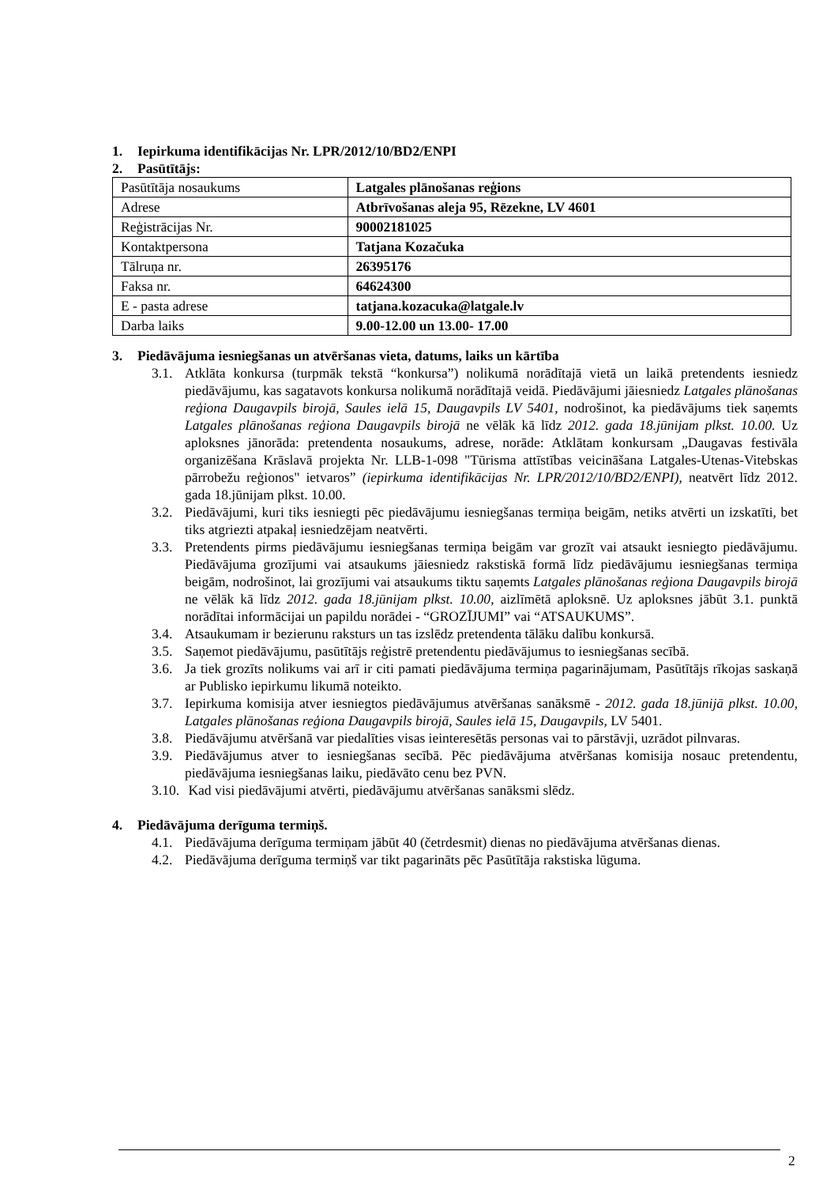1. Iepirkuma identifikācijas Nr. LPR/2012/10/BD2/ENPI
2. Pasūtītājs:
| Pasūtītāja nosaukums | Latgales plānošanas reģions |
| Adrese | Atbrīvošanas aleja 95, Rēzekne, LV 4601 |
| Reģistrācijas Nr. | 90002181025 |
| Kontaktpersona | Tatjana Kozačuka |
| Tālruņa nr. | 26395176 |
| Faksa nr. | 64624300 |
| E - pasta adrese | tatjana.kozacuka@latgale.lv |
| Darba laiks | 9.00-12.00 un 13.00- 17.00 |
3. Piedāvājuma iesniegšanas un atvēršanas vieta, datums, laiks un kārtība
3.1. Atklāta konkursa (turpmāk tekstā “konkursa”) nolikumā norādītajā vietā un laikā pretendents iesniedz piedāvājumu, kas sagatavots konkursa nolikumā norādītajā veidā. Piedāvājumi jāiesniedz Latgales plānošanas reģiona Daugavpils birojā, Saules ielā 15, Daugavpils LV 5401, nodrošinot, ka piedāvājums tiek saņemts Latgales plānošanas reģiona Daugavpils birojā ne vēlāk kā līdz 2012. gada 18.jūnijam plkst. 10.00. Uz aploksnes jānorāda: pretendenta nosaukums, adrese, norāde: Atklātam konkursam „Daugavas festivāla organizēšana Krāslavā projekta Nr. LLB-1-098 "Tūrisma attīstības veicināšana Latgales-Utenas-Vitebskas pārrobežu reģionos" ietvaros” (iepirkuma identifikācijas Nr. LPR/2012/10/BD2/ENPI), neatvērt līdz 2012. gada 18.jūnijam plkst. 10.00.
3.2. Piedāvājumi, kuri tiks iesniegti pēc piedāvājumu iesniegšanas termiņa beigām, netiks atvērti un izskatīti, bet tiks atgriezti atpakaļ iesniedzējam neatvērti.
3.3. Pretendents pirms piedāvājumu iesniegšanas termiņa beigām var grozīt vai atsaukt iesniegto piedāvājumu. Piedāvājuma grozījumi vai atsaukums jāiesniedz rakstiskā formā līdz piedāvājumu iesniegšanas termiņa beigām, nodrošinot, lai grozījumi vai atsaukums tiktu saņemts Latgales plānošanas reģiona Daugavpils birojā ne vēlāk kā līdz 2012. gada 18.jūnijam plkst. 10.00, aizlīmētā aploksnē. Uz aploksnes jābūt 3.1. punktā norādītai informācijai un papildu norādei - “GROZĪJUMI” vai “ATSAUKUMS”.
3.4. Atsaukumam ir bezierunu raksturs un tas izslēdz pretendenta tālāku dalību konkursā.
3.5. Saņemot piedāvājumu, pasūtītājs reģistrē pretendentu piedāvājumus to iesniegšanas secībā.
3.6. Ja tiek grozīts nolikums vai arī ir citi pamati piedāvājuma termiņa pagarinājumam, Pasūtītājs rīkojas saskaņā ar Publisko iepirkumu likumā noteikto.
3.7. Iepirkuma komisija atver iesniegtos piedāvājumus atvēršanas sanāksmē - 2012. gada 18.jūnijā plkst. 10.00, Latgales plānošanas reģiona Daugavpils birojā, Saules ielā 15, Daugavpils, LV 5401.
3.8. Piedāvājumu atvēršanā var piedalīties visas ieinteresētās personas vai to pārstāvji, uzrādot pilnvaras.
3.9. Piedāvājumus atver to iesniegšanas secībā. Pēc piedāvājuma atvēršanas komisija nosauc pretendentu, piedāvājuma iesniegšanas laiku, piedāvāto cenu bez PVN.
3.10. Kad visi piedāvājumi atvērti, piedāvājumu atvēršanas sanāksmi slēdz.
4. Piedāvājuma derīguma termiņš.
4.1. Piedāvājuma derīguma termiņam jābūt 40 (četrdesmit) dienas no piedāvājuma atvēršanas dienas.
4.2. Piedāvājuma derīguma termiņš var tikt pagarināts pēc Pasūtītāja rakstiska lūguma.
2